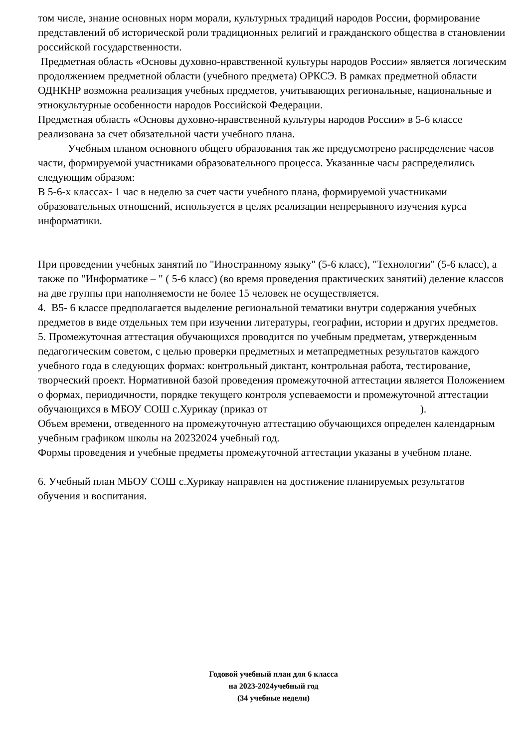том числе, знание основных норм морали, культурных традиций народов России, формирование представлений об исторической роли традиционных религий и гражданского общества в становлении российской государственности.
Предметная область «Основы духовно-нравственной культуры народов России» является логическим продолжением предметной области (учебного предмета) ОРКСЭ. В рамках предметной области ОДНКНР возможна реализация учебных предметов, учитывающих региональные, национальные и этнокультурные особенности народов Российской Федерации.
Предметная область «Основы духовно-нравственной культуры народов России» в 5-6 классе реализована за счет обязательной части учебного плана.
Учебным планом основного общего образования так же предусмотрено распределение часов части, формируемой участниками образовательного процесса. Указанные часы распределились следующим образом:
В 5-6-х классах- 1 час в неделю за счет части учебного плана, формируемой участниками образовательных отношений, используется в целях реализации непрерывного изучения курса информатики.
При проведении учебных занятий по "Иностранному языку" (5-6 класс), "Технологии" (5-6 класс), а также по "Информатике – " ( 5-6 класс) (во время проведения практических занятий) деление классов на две группы при наполняемости не более 15 человек не осуществляется.
4. В5- 6 классе предполагается выделение региональной тематики внутри содержания учебных предметов в виде отдельных тем при изучении литературы, географии, истории и других предметов.
5. Промежуточная аттестация обучающихся проводится по учебным предметам, утвержденным педагогическим советом, с целью проверки предметных и метапредметных результатов каждого учебного года в следующих формах: контрольный диктант, контрольная работа, тестирование, творческий проект. Нормативной базой проведения промежуточной аттестации является Положением о формах, периодичности, порядке текущего контроля успеваемости и промежуточной аттестации обучающихся в МБОУ СОШ с.Хурикау (приказ от ).
Объем времени, отведенного на промежуточную аттестацию обучающихся определен календарным учебным графиком школы на 20232024 учебный год.
Формы проведения и учебные предметы промежуточной аттестации указаны в учебном плане.
6. Учебный план МБОУ СОШ с.Хурикау направлен на достижение планируемых результатов обучения и воспитания.
Годовой учебный план для 6 класса
на 2023-2024учебный год
(34 учебные недели)